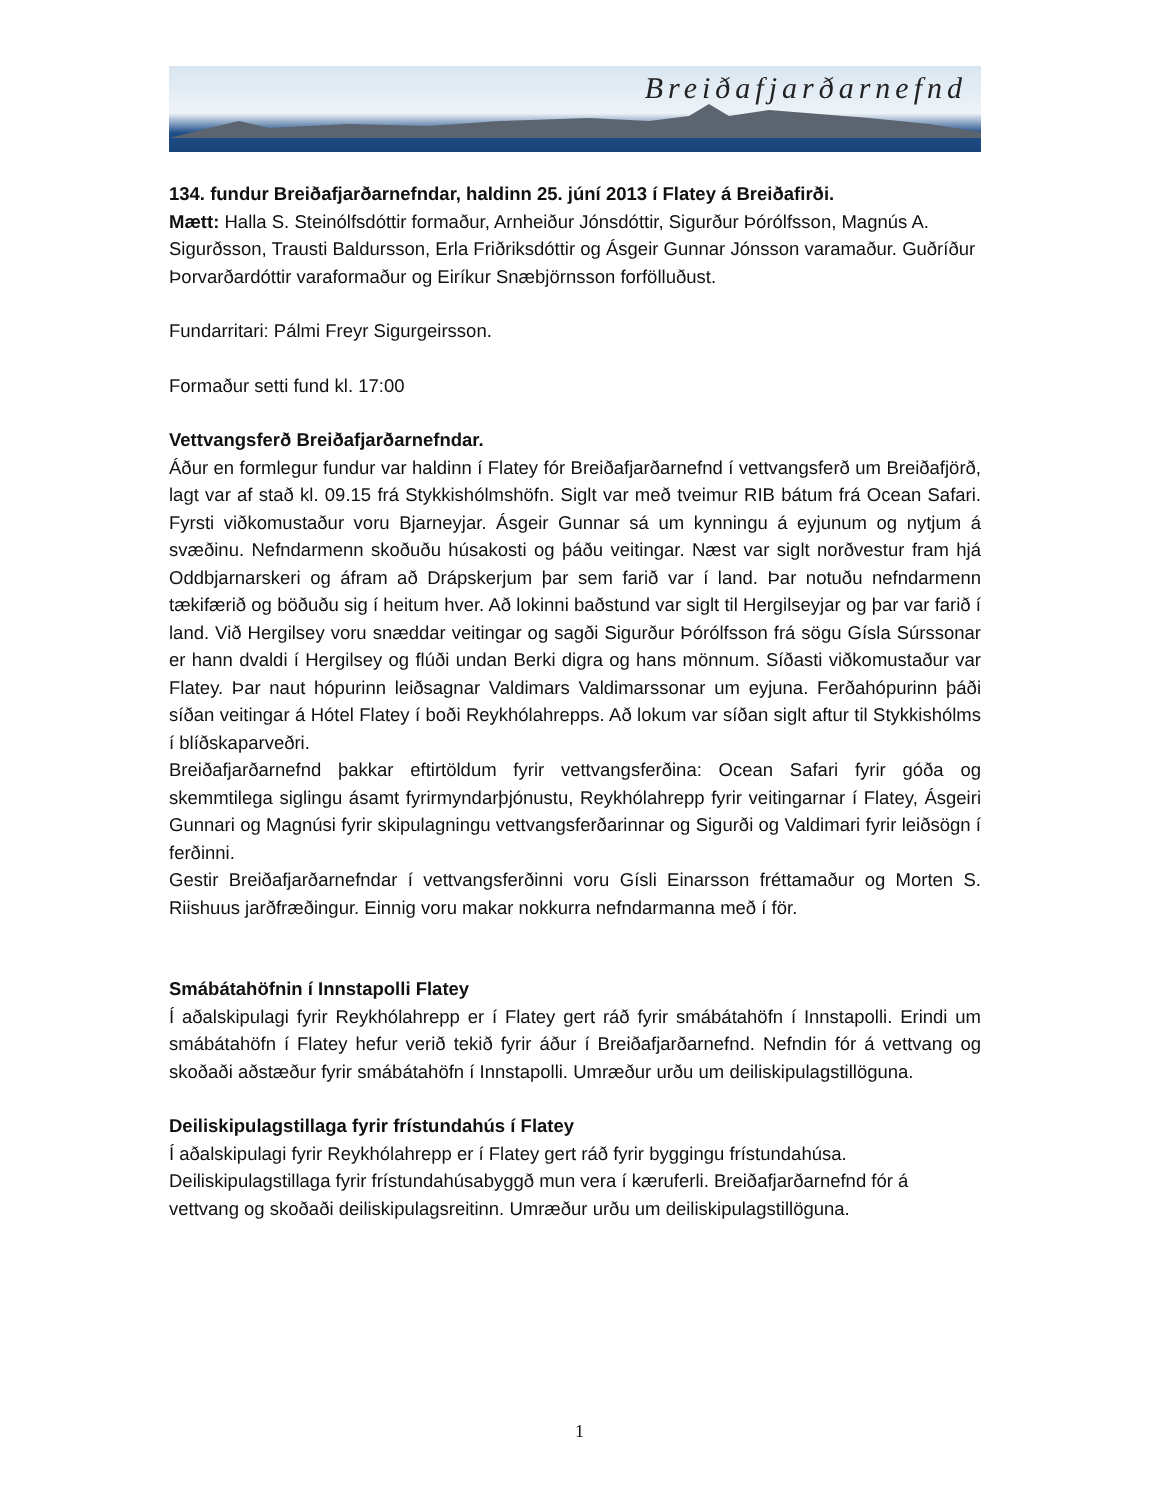Breiðafjarðarnefnd
134. fundur Breiðafjarðarnefndar, haldinn 25. júní 2013 í Flatey á Breiðafirði.
Mætt: Halla S. Steinólfsdóttir formaður, Arnheiður Jónsdóttir, Sigurður Þórólfsson, Magnús A. Sigurðsson, Trausti Baldursson, Erla Friðriksdóttir og Ásgeir Gunnar Jónsson varamaður. Guðríður Þorvarðardóttir varaformaður og Eiríkur Snæbjörnsson forfölluðust.
Fundarritari: Pálmi Freyr Sigurgeirsson.
Formaður setti fund kl. 17:00
Vettvangsferð Breiðafjarðarnefndar.
Áður en formlegur fundur var haldinn í Flatey fór Breiðafjarðarnefnd í vettvangsferð um Breiðafjörð, lagt var af stað kl. 09.15 frá Stykkishólmshöfn. Siglt var með tveimur RIB bátum frá Ocean Safari. Fyrsti viðkomustaður voru Bjarneyjar. Ásgeir Gunnar sá um kynningu á eyjunum og nytjum á svæðinu. Nefndarmenn skoðuðu húsakosti og þáðu veitingar. Næst var siglt norðvestur fram hjá Oddbjarnarskeri og áfram að Drápskerjum þar sem farið var í land. Þar notuðu nefndarmenn tækifærið og böðuðu sig í heitum hver. Að lokinni baðstund var siglt til Hergilseyjar og þar var farið í land. Við Hergilsey voru snæddar veitingar og sagði Sigurður Þórólfsson frá sögu Gísla Súrssonar er hann dvaldi í Hergilsey og flúði undan Berki digra og hans mönnum. Síðasti viðkomustaður var Flatey. Þar naut hópurinn leiðsagnar Valdimars Valdimarssonar um eyjuna. Ferðahópurinn þáði síðan veitingar á Hótel Flatey í boði Reykhólahrepps. Að lokum var síðan siglt aftur til Stykkishólms í blíðskaparveðri.
Breiðafjarðarnefnd þakkar eftirtöldum fyrir vettvangsferðina: Ocean Safari fyrir góða og skemmtilega siglingu ásamt fyrirmyndarþjónustu, Reykhólahrepp fyrir veitingarnar í Flatey, Ásgeiri Gunnari og Magnúsi fyrir skipulagningu vettvangsferðarinnar og Sigurði og Valdimari fyrir leiðsögn í ferðinni.
Gestir Breiðafjarðarnefndar í vettvangsferðinni voru Gísli Einarsson fréttamaður og Morten S. Riishuus jarðfræðingur. Einnig voru makar nokkurra nefndarmanna með í för.
Smábátahöfnin í Innstapolli Flatey
Í aðalskipulagi fyrir Reykhólahrepp er í Flatey gert ráð fyrir smábátahöfn í Innstapolli. Erindi um smábátahöfn í Flatey hefur verið tekið fyrir áður í Breiðafjarðarnefnd. Nefndin fór á vettvang og skoðaði aðstæður fyrir smábátahöfn í Innstapolli. Umræður urðu um deiliskipulagstillöguna.
Deiliskipulagstillaga fyrir frístundahús í Flatey
Í aðalskipulagi fyrir Reykhólahrepp er í Flatey gert ráð fyrir byggingu frístundahúsa. Deiliskipulagstillaga fyrir frístundahúsabyggð mun vera í kæruferli. Breiðafjarðarnefnd fór á vettvang og skoðaði deiliskipulagsreitinn. Umræður urðu um deiliskipulagstillöguna.
1